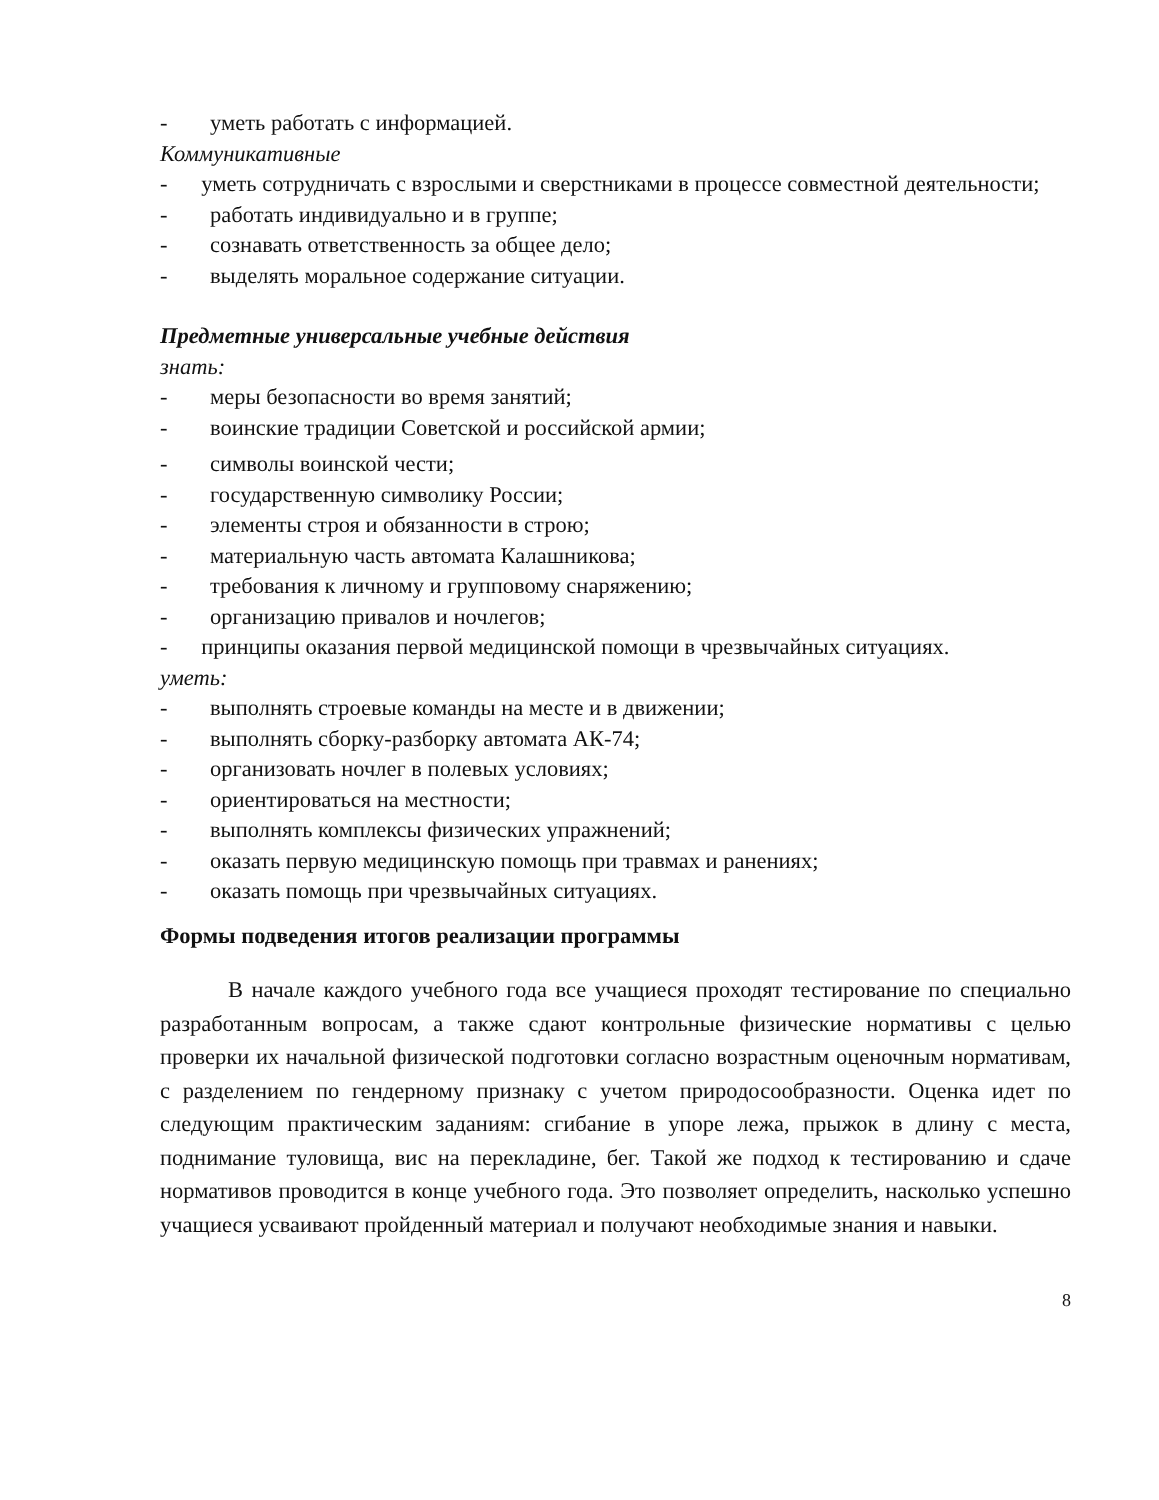- уметь работать с информацией.
Коммуникативные
- уметь сотрудничать с взрослыми и сверстниками в процессе совместной деятельности;
- работать индивидуально и в группе;
- сознавать ответственность за общее дело;
- выделять моральное содержание ситуации.
Предметные универсальные учебные действия
знать:
- меры безопасности во время занятий;
- воинские традиции Советской и российской армии;
- символы воинской чести;
- государственную символику России;
- элементы строя и обязанности в строю;
- материальную часть автомата Калашникова;
- требования к личному и групповому снаряжению;
- организацию привалов и ночлегов;
- принципы оказания первой медицинской помощи в чрезвычайных ситуациях.
уметь:
- выполнять строевые команды на месте и в движении;
- выполнять сборку-разборку автомата АК-74;
- организовать ночлег в полевых условиях;
- ориентироваться на местности;
- выполнять комплексы физических упражнений;
- оказать первую медицинскую помощь при травмах и ранениях;
- оказать помощь при чрезвычайных ситуациях.
Формы подведения итогов реализации программы
В начале каждого учебного года все учащиеся проходят тестирование по специально разработанным вопросам, а также сдают контрольные физические нормативы с целью проверки их начальной физической подготовки согласно возрастным оценочным нормативам, с разделением по гендерному признаку с учетом природосообразности. Оценка идет по следующим практическим заданиям: сгибание в упоре лежа, прыжок в длину с места, поднимание туловища, вис на перекладине, бег. Такой же подход к тестированию и сдаче нормативов проводится в конце учебного года. Это позволяет определить, насколько успешно учащиеся усваивают пройденный материал и получают необходимые знания и навыки.
8